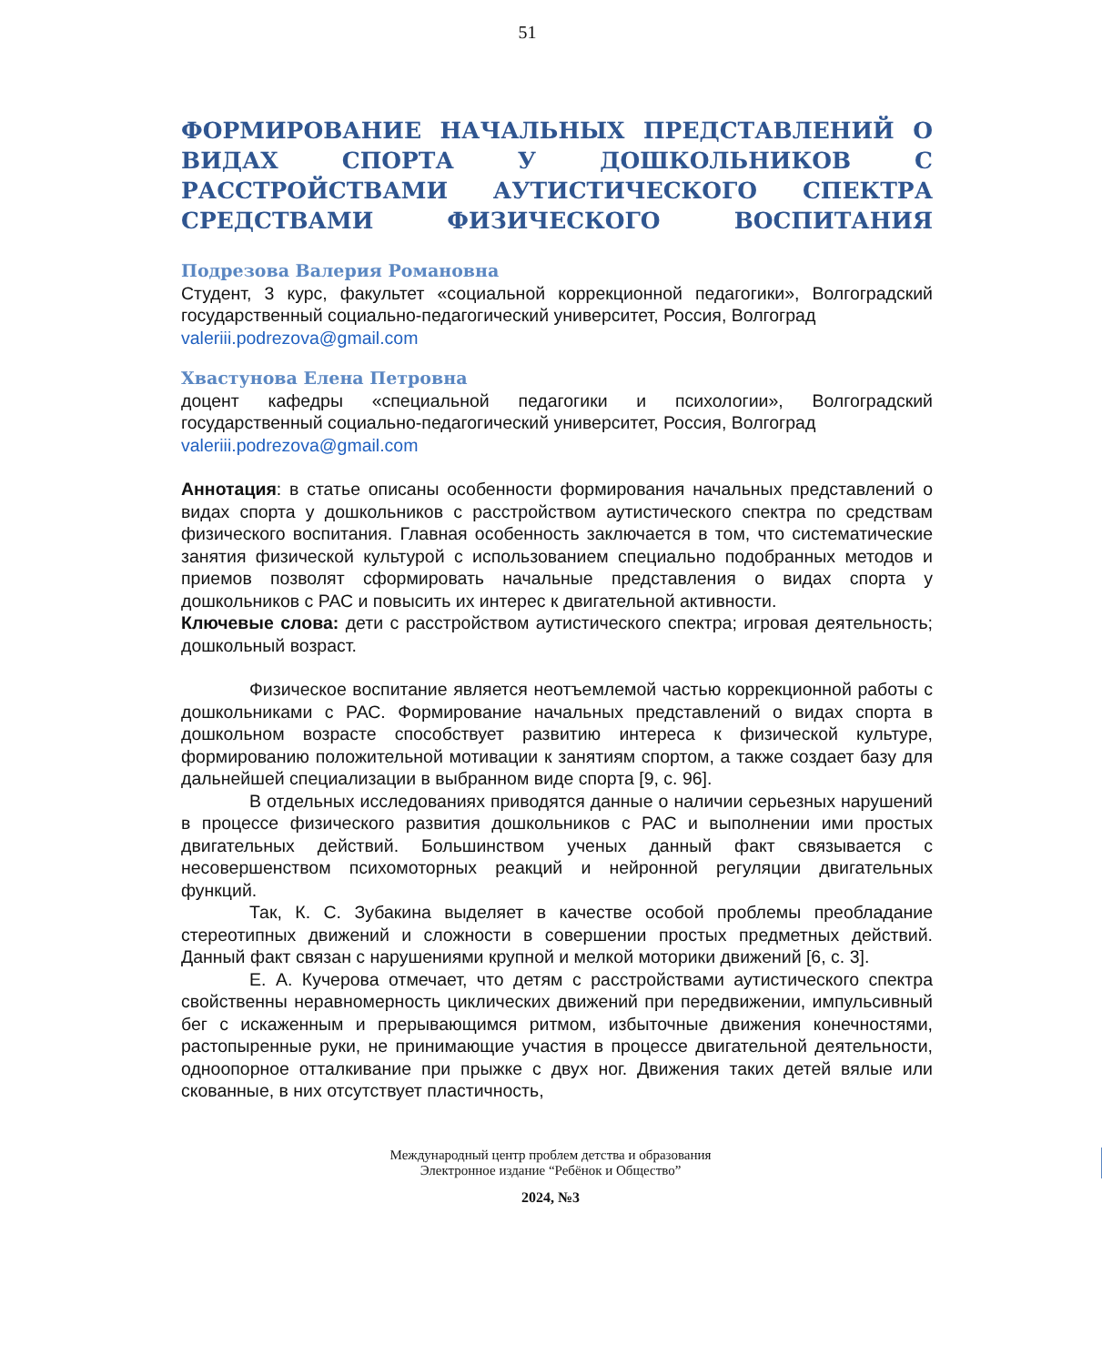51
ФОРМИРОВАНИЕ НАЧАЛЬНЫХ ПРЕДСТАВЛЕНИЙ О ВИДАХ СПОРТА У ДОШКОЛЬНИКОВ С РАССТРОЙСТВАМИ АУТИСТИЧЕСКОГО СПЕКТРА СРЕДСТВАМИ ФИЗИЧЕСКОГО ВОСПИТАНИЯ
Подрезова Валерия Романовна
Студент, 3 курс, факультет «социальной коррекционной педагогики», Волгоградский государственный социально-педагогический университет, Россия, Волгоград
valeriii.podrezova@gmail.com
Хвастунова Елена Петровна
доцент кафедры «специальной педагогики и психологии», Волгоградский государственный социально-педагогический университет, Россия, Волгоград
valeriii.podrezova@gmail.com
Аннотация: в статье описаны особенности формирования начальных представлений о видах спорта у дошкольников с расстройством аутистического спектра по средствам физического воспитания. Главная особенность заключается в том, что систематические занятия физической культурой с использованием специально подобранных методов и приемов позволят сформировать начальные представления о видах спорта у дошкольников с РАС и повысить их интерес к двигательной активности.
Ключевые слова: дети с расстройством аутистического спектра; игровая деятельность; дошкольный возраст.
Физическое воспитание является неотъемлемой частью коррекционной работы с дошкольниками с РАС. Формирование начальных представлений о видах спорта в дошкольном возрасте способствует развитию интереса к физической культуре, формированию положительной мотивации к занятиям спортом, а также создает базу для дальнейшей специализации в выбранном виде спорта [9, с. 96].
В отдельных исследованиях приводятся данные о наличии серьезных нарушений в процессе физического развития дошкольников с РАС и выполнении ими простых двигательных действий. Большинством ученых данный факт связывается с несовершенством психомоторных реакций и нейронной регуляции двигательных функций.
Так, К. С. Зубакина выделяет в качестве особой проблемы преобладание стереотипных движений и сложности в совершении простых предметных действий. Данный факт связан с нарушениями крупной и мелкой моторики движений [6, с. 3].
Е. А. Кучерова отмечает, что детям с расстройствами аутистического спектра свойственны неравномерность циклических движений при передвижении, импульсивный бег с искаженным и прерывающимся ритмом, избыточные движения конечностями, растопыренные руки, не принимающие участия в процессе двигательной деятельности, одноопорное отталкивание при прыжке с двух ног. Движения таких детей вялые или скованные, в них отсутствует пластичность,
Международный центр проблем детства и образования
Электронное издание “Ребёнок и Общество”
2024, №3